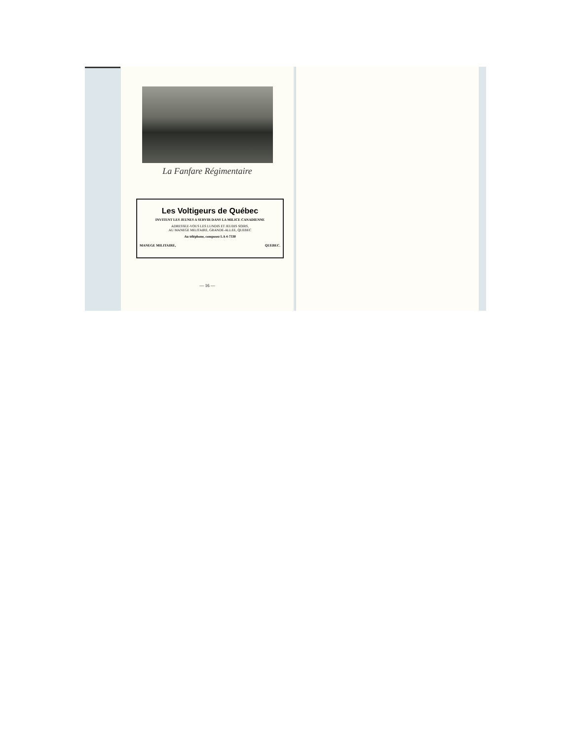La Fanfare Régimentaire
Les Voltigeurs de Québec
INVITENT LES JEUNES A SERVIR DANS LA MILICE CANADIENNE
ADRESSEZ-VOUS LES LUNDIS ET JEUDIS SOIRS,
AU MANEGE MILITAIRE, GRANDE-ALLEE, QUEBEC
Au téléphone, composez LA 4-7330
MANEGE MILITAIRE, QUEBEC.
— 16 —